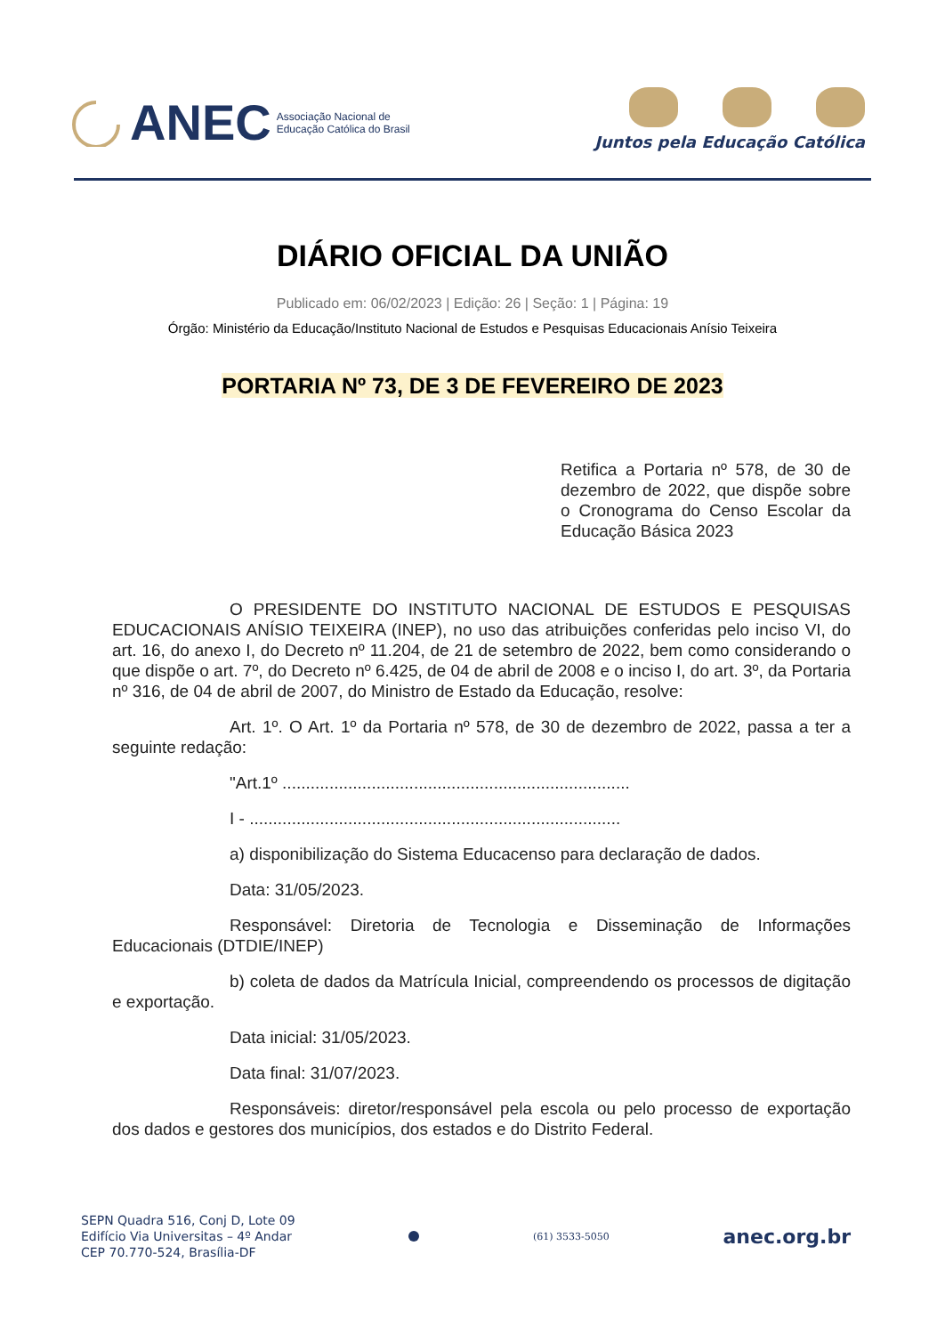ANEC Associação Nacional de
Educação Católica do Brasil
Juntos pela Educação Católica
DIÁRIO OFICIAL DA UNIÃO
Publicado em: 06/02/2023 | Edição: 26 | Seção: 1 | Página: 19
Órgão: Ministério da Educação/Instituto Nacional de Estudos e Pesquisas Educacionais Anísio Teixeira
PORTARIA Nº 73, DE 3 DE FEVEREIRO DE 2023
Retifica a Portaria nº 578, de 30 de dezembro de 2022, que dispõe sobre o Cronograma do Censo Escolar da Educação Básica 2023
O PRESIDENTE DO INSTITUTO NACIONAL DE ESTUDOS E PESQUISAS EDUCACIONAIS ANÍSIO TEIXEIRA (INEP), no uso das atribuições conferidas pelo inciso VI, do art. 16, do anexo I, do Decreto nº 11.204, de 21 de setembro de 2022, bem como considerando o que dispõe o art. 7º, do Decreto nº 6.425, de 04 de abril de 2008 e o inciso I, do art. 3º, da Portaria nº 316, de 04 de abril de 2007, do Ministro de Estado da Educação, resolve:
Art. 1º. O Art. 1º da Portaria nº 578, de 30 de dezembro de 2022, passa a ter a seguinte redação:
"Art.1º ..........................................................................
I - ...............................................................................
a) disponibilização do Sistema Educacenso para declaração de dados.
Data: 31/05/2023.
Responsável: Diretoria de Tecnologia e Disseminação de Informações Educacionais (DTDIE/INEP)
b) coleta de dados da Matrícula Inicial, compreendendo os processos de digitação e exportação.
Data inicial: 31/05/2023.
Data final: 31/07/2023.
Responsáveis: diretor/responsável pela escola ou pelo processo de exportação dos dados e gestores dos municípios, dos estados e do Distrito Federal.
SEPN Quadra 516, Conj D, Lote 09
Edifício Via Universitas – 4º Andar
CEP 70.770-524, Brasília-DF
(61) 3533-5050
anec.org.br